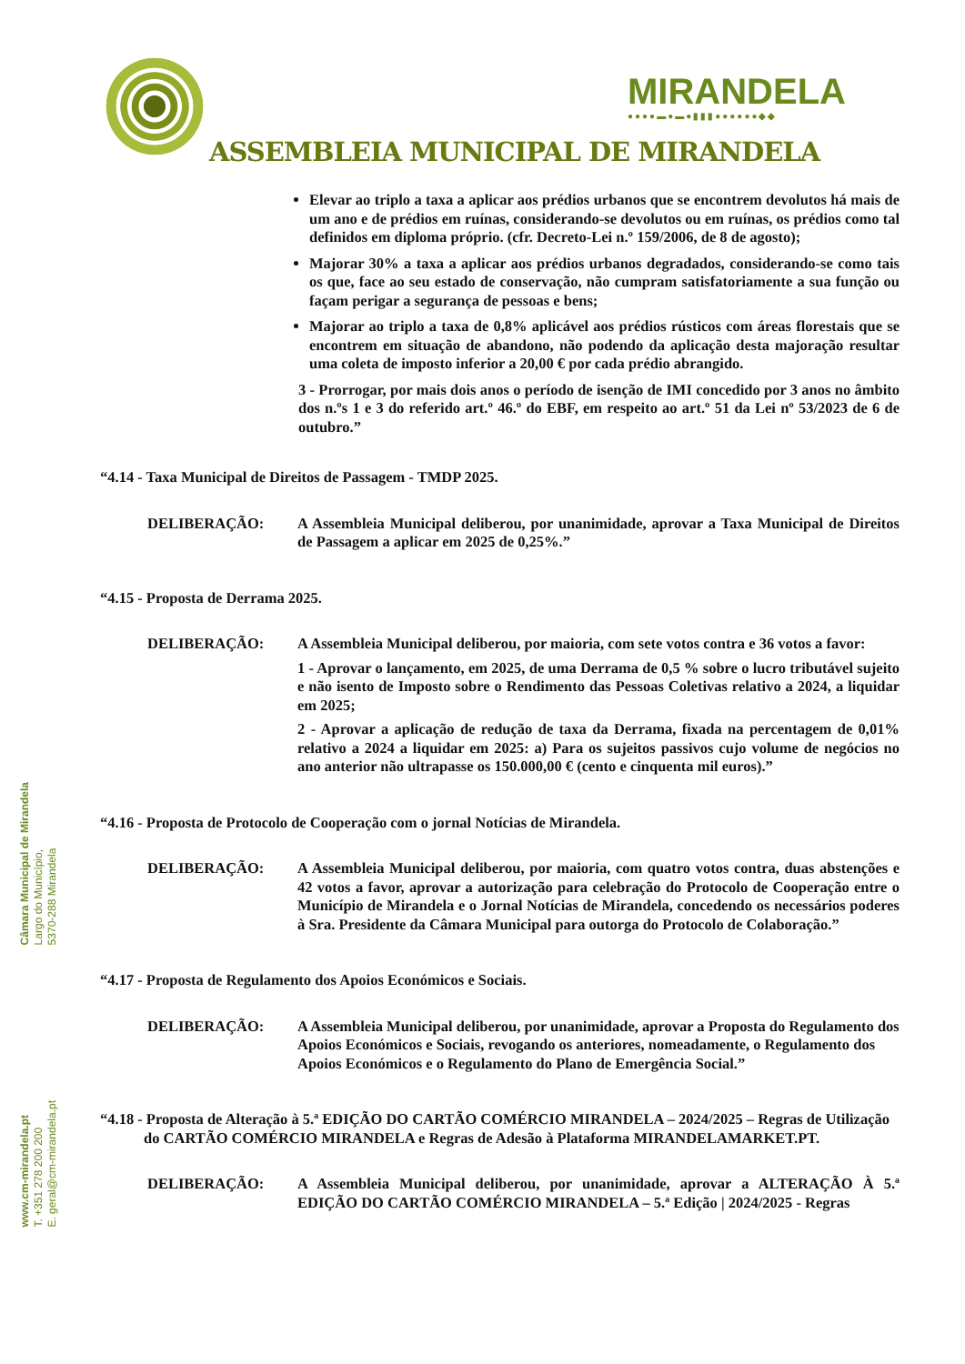MIRANDELA
●●●●▬●▬●▮▮▮●●●●●●◆◆
ASSEMBLEIA MUNICIPAL DE MIRANDELA
Câmara Municipal de Mirandela
Largo do Município,
5370-288 Mirandela
www.cm-mirandela.pt
T. +351 278 200 200
E. geral@cm-mirandela.pt
Elevar ao triplo a taxa a aplicar aos prédios urbanos que se encontrem devolutos há mais de um ano e de prédios em ruínas, considerando-se devolutos ou em ruínas, os prédios como tal definidos em diploma próprio. (cfr. Decreto-Lei n.º 159/2006, de 8 de agosto);
Majorar 30% a taxa a aplicar aos prédios urbanos degradados, considerando-se como tais os que, face ao seu estado de conservação, não cumpram satisfatoriamente a sua função ou façam perigar a segurança de pessoas e bens;
Majorar ao triplo a taxa de 0,8% aplicável aos prédios rústicos com áreas florestais que se encontrem em situação de abandono, não podendo da aplicação desta majoração resultar uma coleta de imposto inferior a 20,00 € por cada prédio abrangido.
3 - Prorrogar, por mais dois anos o período de isenção de IMI concedido por 3 anos no âmbito dos n.ºs 1 e 3 do referido art.º 46.º do EBF, em respeito ao art.º 51 da Lei nº 53/2023 de 6 de outubro.”
“4.14 - Taxa Municipal de Direitos de Passagem - TMDP 2025.
DELIBERAÇÃO: A Assembleia Municipal deliberou, por unanimidade, aprovar a Taxa Municipal de Direitos de Passagem a aplicar em 2025 de 0,25%.”
“4.15 - Proposta de Derrama 2025.
DELIBERAÇÃO: A Assembleia Municipal deliberou, por maioria, com sete votos contra e 36 votos a favor:
1 - Aprovar o lançamento, em 2025, de uma Derrama de 0,5 % sobre o lucro tributável sujeito e não isento de Imposto sobre o Rendimento das Pessoas Coletivas relativo a 2024, a liquidar em 2025;
2 - Aprovar a aplicação de redução de taxa da Derrama, fixada na percentagem de 0,01% relativo a 2024 a liquidar em 2025: a) Para os sujeitos passivos cujo volume de negócios no ano anterior não ultrapasse os 150.000,00 € (cento e cinquenta mil euros).”
“4.16 - Proposta de Protocolo de Cooperação com o jornal Notícias de Mirandela.
DELIBERAÇÃO: A Assembleia Municipal deliberou, por maioria, com quatro votos contra, duas abstenções e 42 votos a favor, aprovar a autorização para celebração do Protocolo de Cooperação entre o Município de Mirandela e o Jornal Notícias de Mirandela, concedendo os necessários poderes à Sra. Presidente da Câmara Municipal para outorga do Protocolo de Colaboração.”
“4.17 - Proposta de Regulamento dos Apoios Económicos e Sociais.
DELIBERAÇÃO: A Assembleia Municipal deliberou, por unanimidade, aprovar a Proposta do Regulamento dos Apoios Económicos e Sociais, revogando os anteriores, nomeadamente, o Regulamento dos Apoios Económicos e o Regulamento do Plano de Emergência Social.”
“4.18 - Proposta de Alteração à 5.ª EDIÇÃO DO CARTÃO COMÉRCIO MIRANDELA – 2024/2025 – Regras de Utilização do CARTÃO COMÉRCIO MIRANDELA e Regras de Adesão à Plataforma MIRANDELAMARKET.PT.
DELIBERAÇÃO: A Assembleia Municipal deliberou, por unanimidade, aprovar a ALTERAÇÃO À 5.ª EDIÇÃO DO CARTÃO COMÉRCIO MIRANDELA – 5.ª Edição | 2024/2025 - Regras